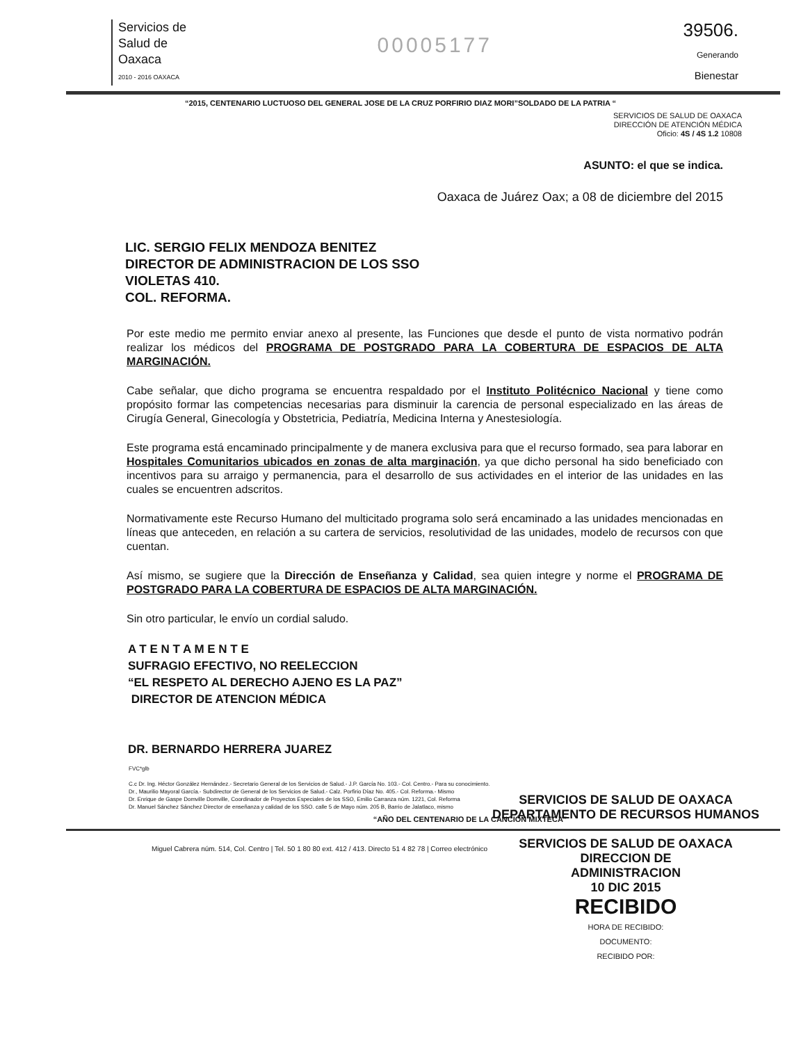Servicios de
Salud de
Oaxaca
2010 - 2016 OAXACA
00005177
39506.
Generando
Bienestar
“2015, CENTENARIO LUCTUOSO DEL GENERAL JOSE DE LA CRUZ PORFIRIO DIAZ MORI”SOLDADO DE LA PATRIA “
SERVICIOS DE SALUD DE OAXACA
DIRECCIÓN DE ATENCIÓN MÉDICA
Oficio: 4S / 4S 1.2 10808
ASUNTO: el que se indica.
Oaxaca de Juárez Oax; a 08 de diciembre del 2015
LIC. SERGIO FELIX MENDOZA BENITEZ
DIRECTOR DE ADMINISTRACION DE LOS SSO
VIOLETAS 410.
COL. REFORMA.
Por este medio me permito enviar anexo al presente, las Funciones que desde el punto de vista normativo podrán realizar los médicos del PROGRAMA DE POSTGRADO PARA LA COBERTURA DE ESPACIOS DE ALTA MARGINACIÓN.
Cabe señalar, que dicho programa se encuentra respaldado por el Instituto Politécnico Nacional y tiene como propósito formar las competencias necesarias para disminuir la carencia de personal especializado en las áreas de Cirugía General, Ginecología y Obstetricia, Pediatría, Medicina Interna y Anestesiología.
Este programa está encaminado principalmente y de manera exclusiva para que el recurso formado, sea para laborar en Hospitales Comunitarios ubicados en zonas de alta marginación, ya que dicho personal ha sido beneficiado con incentivos para su arraigo y permanencia, para el desarrollo de sus actividades en el interior de las unidades en las cuales se encuentren adscritos.
Normativamente este Recurso Humano del multicitado programa solo será encaminado a las unidades mencionadas en líneas que anteceden, en relación a su cartera de servicios, resolutividad de las unidades, modelo de recursos con que cuentan.
Así mismo, se sugiere que la Dirección de Enseñanza y Calidad, sea quien integre y norme el PROGRAMA DE POSTGRADO PARA LA COBERTURA DE ESPACIOS DE ALTA MARGINACIÓN.
Sin otro particular, le envío un cordial saludo.
A T E N T A M E N T E
SUFRAGIO EFECTIVO, NO REELECCION
“EL RESPETO AL DERECHO AJENO ES LA PAZ”
DIRECTOR DE ATENCION MÉDICA
DR. BERNARDO HERRERA JUAREZ
FVC*glb
C.c Dr. Ing. Héctor González Hernández.- Secretario General de los Servicios de Salud.- J.P. García No. 103.- Col. Centro.- Para su conocimiento.
Dr., Maurilio Mayoral García.- Subdirector de General de los Servicios de Salud.- Calz. Porfirio Díaz No. 405.- Col. Reforma.- Mismo
Dr. Enrique de Gaspe Domville Domville, Coordinador de Proyectos Especiales de los SSO, Emilio Carranza núm. 1221, Col. Reforma
Dr. Manuel Sánchez Sánchez Director de enseñanza y calidad de los SSO. calle 5 de Mayo núm. 205 B, Barrio de Jalatlaco, mismo
“AÑO DEL CENTENARIO DE LA CANCIÓN MIXTECA”
Miguel Cabrera núm. 514, Col. Centro | Tel. 50 1 80 80 ext. 412 / 413. Directo 51 4 82 78 | Correo electrónico
SERVICIOS DE SALUD DE OAXACA
DEPARTAMENTO DE RECURSOS HUMANOS
SERVICIOS DE SALUD DE OAXACA
DIRECCION DE
ADMINISTRACION
10 DIC 2015
RECIBIDO
HORA DE RECIBIDO:
DOCUMENTO:
RECIBIDO POR: